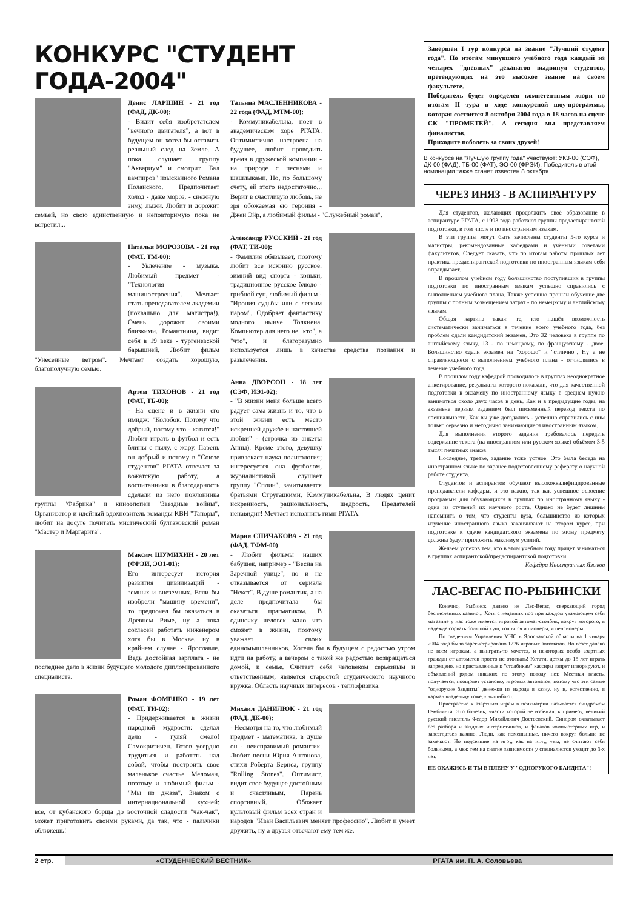КОНКУРС "СТУДЕНТ ГОДА-2004"
Денис ЛАРШИН - 21 год (ФАД, ДК-00):
- Видит себя изобретателем "вечного двигателя", а вот в будущем он хотел бы оставить реальный след на Земле. А пока слушает группу "Аквариум" и смотрит "Бал вампиров" изысканного Романа Поланского. Предпочитает холод - даже мороз, - снежную зиму, лыжи. Любит и дорожит семьей, но свою единственную и неповторимую пока не встретил...
Наталья МОРОЗОВА - 21 год (ФАТ, ТМ-00):
- Увлечение - музыка. Любимый предмет - "Технология машиностроения". Мечтает стать преподавателем академии (похвально для магистра!). Очень дорожит своими близкими. Романтична, видит себя в 19 веке - тургеневской барышней. Любит фильм "Унесенные ветром". Мечтает создать хорошую, благополучную семью.
Артем ТИХОНОВ - 21 год (ФАТ, ТБ-00):
- На сцене и в жизни его имидж: "Колобок. Потому что добрый, потому что - катится!" Любит играть в футбол и есть блины с пылу, с жару. Парень он добрый и потому в "Союзе студентов" РГАТА отвечает за вожатскую работу, а воспитанники в благодарность сделали из него поклонника группы "Фабрика" и киноэпопеи "Звездные войны". Организатор и идейный вдохновитель команды КВН "Тапоры", любит на досуге почитать мистический булгаковский роман "Мастер и Маргарита".
Максим ШУМИХИН - 20 лет (ФРЭИ, ЭО1-01):
Его интересует история развития цивилизаций - земных и внеземных. Если бы изобрели "машину времени", то предпочел бы оказаться в Древнем Риме, ну а пока согласен работать инженером хотя бы в Москве, ну в крайнем случае - Ярославле. Ведь достойная зарплата - не последнее дело в жизни будущего молодого дипломированного специалиста.
Роман ФОМЕНКО - 19 лет (ФАТ, ТИ-02):
- Придерживается в жизни народной мудрости: сделал дело - гуляй смело! Самокритичен. Готов усердно трудиться и работать над собой, чтобы построить свое маленькое счастье. Меломан, поэтому и любимый фильм - "Мы из джаза". Знаком с интернациональной кухней: все, от кубанского борща до восточной сладости "чак-чак", может приготовить своими руками, да так, что - пальчики оближешь!
Татьяна МАСЛЕННИКОВА - 22 года (ФАД, МТМ-00):
- Коммуникабельна, поет в академическом хоре РГАТА. Оптимистично настроена на будущее, любит проводить время в дружеской компании - на природе с песнями и шашлыками. Но, по большому счету, ей этого недостаточно... Верит в счастливую любовь, не зря обожаемая ею героиня - Джен Эйр, а любимый фильм - "Служебный роман".
Александр РУССКИЙ - 21 год (ФАТ, ТИ-00):
- Фамилия обязывает, поэтому любит все исконно русское: зимний вид спорта - коньки, традиционное русское блюдо - грибной суп, любимый фильм - "Ирония судьбы или с легким паром". Одобряет фантастику модного нынче Толкиена. Компьютер для него не "кто", а "что", и благоразумно используется лишь в качестве средства познания и развлечения.
Анна ДВОРСОН - 18 лет (СЭФ, ИЭ1-02):
- "В жизни меня больше всего радует сама жизнь и то, что в этой жизни есть место искренней дружбе и настоящей любви" - (строчка из анкеты Анны). Кроме этого, девушку привлекает наука политология; интересуется она футболом, журналистикой, слушает группу "Сплин", зачитывается братьями Стругацкими. Коммуникабельна. В людях ценит искренность, рациональность, щедрость. Предателей ненавидит! Мечтает исполнить гимн РГАТА.
Мария СПИЧАКОВА - 21 год (ФАД, ТФМ-00)
- Любит фильмы наших бабушек, например - "Весна на Заречной улице", но и не отказывается от сериала "Некст". В душе романтик, а на деле предпочитала бы оказаться прагматиком. В одиночку человек мало что сможет в жизни, поэтому уважает своих единомышленников. Хотела бы в будущем с радостью утром идти на работу, а вечером с такой же радостью возвращаться домой, к семье. Считает себя человеком серьезным и ответственным, является старостой студенческого научного кружка. Область научных интересов - теплофизика.
Михаил ДАНИЛЮК - 21 год (ФАД, ДК-00):
- Несмотря на то, что любимый предмет - математика, в душе он - неисправимый романтик. Любит песни Юрия Антонова, стихи Роберта Бернса, группу "Rolling Stones". Оптимист, видит свое будущее достойным и счастливым. Парень спортивный. Обожает культовый фильм всех стран и народов "Иван Васильевич меняет профессию". Любит и умеет дружить, ну а друзья отвечают ему тем же.
Завершен I тур конкурса на звание "Лучший студент года". По итогам минувшего учебного года каждый из четырех "дневных" деканатов выдвинул студентов, претендующих на это высокое звание на своем факультете.
Победитель будет определен компетентным жюри по итогам II тура в ходе конкурсной шоу-программы, которая состоится 8 октября 2004 года в 18 часов на сцене СК "ПРОМЕТЕЙ". А сегодня мы представляем финалистов.
Приходите поболеть за своих друзей!
В конкурсе на "Лучшую группу года" участвуют: УКЗ-00 (СЭФ), ДК-00 (ФАД), ТБ-00 (ФАТ), ЭО-00 (ФРЭИ). Победитель в этой номинации также станет известен 8 октября.
ЧЕРЕЗ ИНЯЗ - В АСПИРАНТУРУ
Для студентов, желающих продолжить своё образование в аспирантуре РГАТА, с 1993 года работают группы предаспирантской подготовки, в том числе и по иностранным языкам.
В эти группы могут быть зачислены студенты 5-го курса и магистры, рекомендованные кафедрами и учёными советами факультетов. Следует сказать, что по итогам работы прошлых лет практика предаспирантской подготовки по иностранным языкам себя оправдывает.
В прошлом учебном году большинство поступивших в группы подготовки по иностранным языкам успешно справились с выполнением учебного плана. Также успешно прошли обучение две группы с полным возмещением затрат - по немецкому и английскому языкам.
Общая картина такая: те, кто нашёл возможность систематически заниматься в течение всего учебного года, без проблем сдали кандидатский экзамен. Это 32 человека в группе по английскому языку, 13 - по немецкому, по французскому - двое. Большинство сдали экзамен на "хорошо" и "отлично". Ну а не справляющиеся с выполнением учебного плана - отчислялись в течение учебного года.
В прошлом году кафедрой проводилось в группах неоднократное анкетирование, результаты которого показали, что для качественной подготовки к экзамену по иностранному языку в среднем нужно заниматься около двух часов в день. Как и в предыдущие годы, на экзамене первым заданием был письменный перевод текста по специальности. Как вы уже догадались - успешно справились с ним только серьёзно и методично занимающиеся иностранным языком.
Для выполнения второго задания требовалось передать содержание текста (на иностранном или русском языке) объёмом 3-5 тысяч печатных знаков.
Последнее, третье, задание тоже устное. Это была беседа на иностранном языке по заранее подготовленному реферату о научной работе студента.
Студентов и аспирантов обучают высококвалифицированные преподаватели кафедры, и это важно, так как успешное освоение программы для обучающихся в группах по иностранному языку - одна из ступеней их научного роста. Однако не будет лишним напомнить о том, что студенты вуза, большинство из которых изучение иностранного языка заканчивают на втором курсе, при подготовке к сдаче кандидатского экзамена по этому предмету должны будут приложить максимум усилий.
Желаем успехов тем, кто в этом учебном году придет заниматься в группах аспирантской/предаспирантской подготовки.
Кафедра Иностранных Языков
ЛАС-ВЕГАС ПО-РЫБИНСКИ
Конечно, Рыбинск далеко не Лас-Вегас, сверкающий город бесчисленных казино... Хотя с недавних пор при каждом уважающем себя магазине у нас тоже имеется игровой автомат-столбик, вокруг которого, в надежде сорвать большой куш, толпятся и пионеры, и пенсионеры.
По сведениям Управления МНС в Ярославской области на 1 января 2004 года было зарегистрировано 1276 игровых автоматов. Но везет далеко не всем игрокам, а выиграть-то хочется, и некоторых особо азартных граждан от автоматов просто не отогнать! Кстати, детям до 18 лет играть запрещено, но приставленные к "столбикам" кассиры запрет игнорируют, и объявлений рядом никаких по этому поводу нет. Местная власть, получается, поощряет установку игровых автоматов, потому что эти самые "однорукие бандиты" денежки из народа в казну, ну и, естественно, в карман владельцу тоже, - вышибают.
Пристрастие к азартным играм в психиатрии называется синдромом Гемблинга. Это болезнь, участи которой не избежал, к примеру, великий русский писатель Федор Михайлович Достоевский. Синдром охватывает без разбора и заядлых интернетчиков, и фанатов компьютерных игр, и завсегдатаев казино. Люди, как помешанные, ничего вокруг больше не замечают. Но подсевшие на игру, как на иглу, увы, не считают себя больными, а меж тем на снятие зависимости у специалистов уходит до 3-х лет.
НЕ ОКАЖИСЬ И ТЫ В ПЛЕНУ У "ОДНОРУКОГО БАНДИТА"!
2 стр. «СТУДЕНЧЕСКИЙ ВЕСТНИК» РГАТА им. П. А. Соловьева